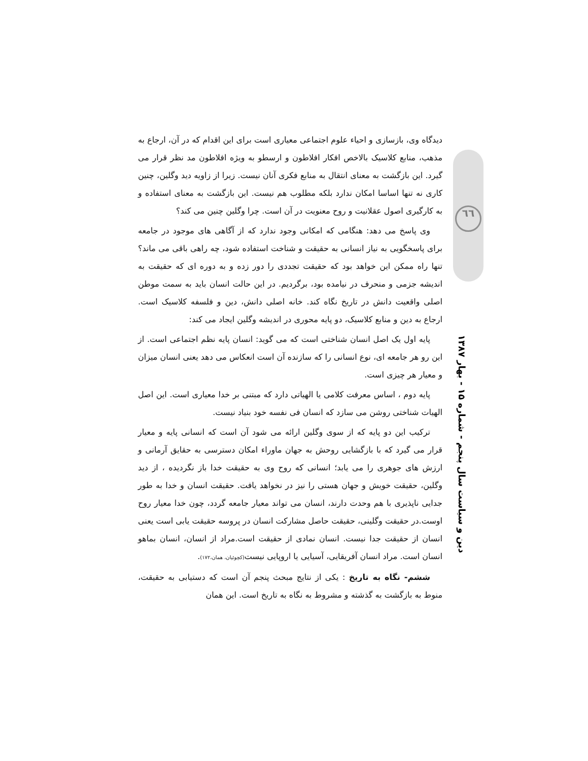دیدگاه وی، بازسازی و احیاء علوم اجتماعی معیاری است برای این اقدام که در آن، ارجاع به مذهب، منابع کلاسیک بالاخص افکار افلاطون و ارسطو به ویژه افلاطون مد نظر قرار می گیرد. این بازگشت به معنای انتقال به منابع فکری آنان نیست. زیرا از زاویه دید وگلین، چنین کاری نه تنها اساسا امکان ندارد بلکه مطلوب هم نیست. این بازگشت به معنای استفاده و به کارگیری اصول عقلانیت و روح معنویت در آن است. چرا وگلین چنین می کند؟
وی پاسخ می دهد: هنگامی که امکانی وجود ندارد که از آگاهی های موجود در جامعه برای پاسخگویی به نیاز انسانی به حقیقت و شناخت استفاده شود، چه راهی باقی می ماند؟ تنها راه ممکن این خواهد بود که حقیقت تجددی را دور زده و به دوره ای که حقیقت به اندیشه جزمی و منحرف در نیامده بود، برگردیم. در این حالت انسان باید به سمت موطن اصلی واقعیت دانش در تاریخ نگاه کند. خانه اصلی دانش، دین و فلسفه کلاسیک است. ارجاع به دین و منابع کلاسیک، دو پایه محوری در اندیشه وگلین ایجاد می کند:
پایه اول یک اصل انسان شناختی است که می گوید: انسان پایه نظم اجتماعی است. از این رو هر جامعه ای، نوع انسانی را که سازنده آن است انعکاس می دهد یعنی انسان میزان و معیار هر چیزی است.
پایه دوم ، اساس معرفت کلامی یا الهیاتی دارد که مبتنی بر خدا معیاری است. این اصل الهیات شناختی روشن می سازد که انسان فی نفسه خود بنیاد نیست.
ترکیب این دو پایه که از سوی وگلین ارائه می شود آن است که انسانی پایه و معیار قرار می گیرد که با بازگشایی روحش به جهان ماوراء امکان دسترسی به حقایق آرمانی و ارزش های جوهری را می یابد؛ انسانی که روح وی به حقیقت خدا باز نگردیده ، از دید وگلین، حقیقت خویش و جهان هستی را نیز در نخواهد یافت. حقیقت انسان و خدا به طور جدایی ناپذیری با هم وحدت دارند، انسان می تواند معیار جامعه گردد، چون خدا معیار روح اوست.در حقیقت وگلینی، حقیقت حاصل مشارکت انسان در پروسه حقیقت یابی است یعنی انسان از حقیقت جدا نیست. انسان نمادی از حقیقت است.مراد از انسان، انسان بماهو انسان است. مراد انسان آفریقایی، آسیایی یا اروپایی نیست(کچوئیان، همان،۱۷۲).
ششم- نگاه به تاریخ : یکی از نتایج مبحث پنجم آن است که دستیابی به حقیقت، منوط به بازگشت به گذشته و مشروط به نگاه به تاریخ است. این همان
٦٦
دین و سیاست سال پنجم - شماره ۱۵ - بهار ۱۳۸۷